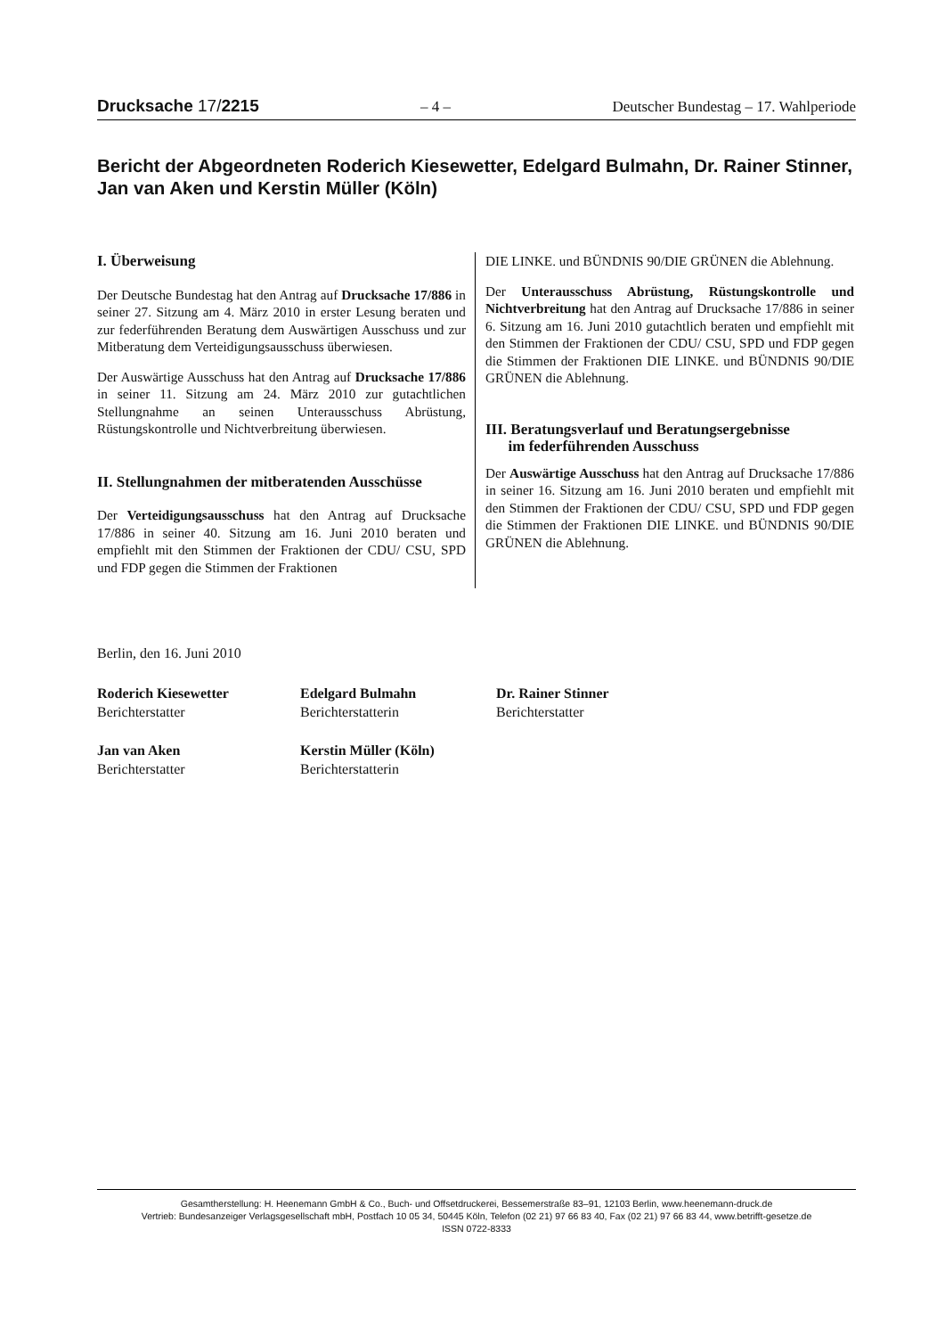Drucksache 17/2215 – 4 – Deutscher Bundestag – 17. Wahlperiode
Bericht der Abgeordneten Roderich Kiesewetter, Edelgard Bulmahn, Dr. Rainer Stinner, Jan van Aken und Kerstin Müller (Köln)
I. Überweisung
Der Deutsche Bundestag hat den Antrag auf Drucksache 17/886 in seiner 27. Sitzung am 4. März 2010 in erster Lesung beraten und zur federführenden Beratung dem Auswärtigen Ausschuss und zur Mitberatung dem Verteidigungsausschuss überwiesen.
Der Auswärtige Ausschuss hat den Antrag auf Drucksache 17/886 in seiner 11. Sitzung am 24. März 2010 zur gutachtlichen Stellungnahme an seinen Unterausschuss Abrüstung, Rüstungskontrolle und Nichtverbreitung überwiesen.
II. Stellungnahmen der mitberatenden Ausschüsse
Der Verteidigungsausschuss hat den Antrag auf Drucksache 17/886 in seiner 40. Sitzung am 16. Juni 2010 beraten und empfiehlt mit den Stimmen der Fraktionen der CDU/ CSU, SPD und FDP gegen die Stimmen der Fraktionen
DIE LINKE. und BÜNDNIS 90/DIE GRÜNEN die Ablehnung.
Der Unterausschuss Abrüstung, Rüstungskontrolle und Nichtverbreitung hat den Antrag auf Drucksache 17/886 in seiner 6. Sitzung am 16. Juni 2010 gutachtlich beraten und empfiehlt mit den Stimmen der Fraktionen der CDU/ CSU, SPD und FDP gegen die Stimmen der Fraktionen DIE LINKE. und BÜNDNIS 90/DIE GRÜNEN die Ablehnung.
III. Beratungsverlauf und Beratungsergebnisse
im federführenden Ausschuss
Der Auswärtige Ausschuss hat den Antrag auf Drucksache 17/886 in seiner 16. Sitzung am 16. Juni 2010 beraten und empfiehlt mit den Stimmen der Fraktionen der CDU/ CSU, SPD und FDP gegen die Stimmen der Fraktionen DIE LINKE. und BÜNDNIS 90/DIE GRÜNEN die Ablehnung.
Berlin, den 16. Juni 2010
Roderich Kiesewetter
Berichterstatter
Edelgard Bulmahn
Berichterstatterin
Dr. Rainer Stinner
Berichterstatter
Jan van Aken
Berichterstatter
Kerstin Müller (Köln)
Berichterstatterin
Gesamtherstellung: H. Heenemann GmbH & Co., Buch- und Offsetdruckerei, Bessemerstraße 83–91, 12103 Berlin, www.heenemann-druck.de
Vertrieb: Bundesanzeiger Verlagsgesellschaft mbH, Postfach 10 05 34, 50445 Köln, Telefon (02 21) 97 66 83 40, Fax (02 21) 97 66 83 44, www.betrifft-gesetze.de
ISSN 0722-8333